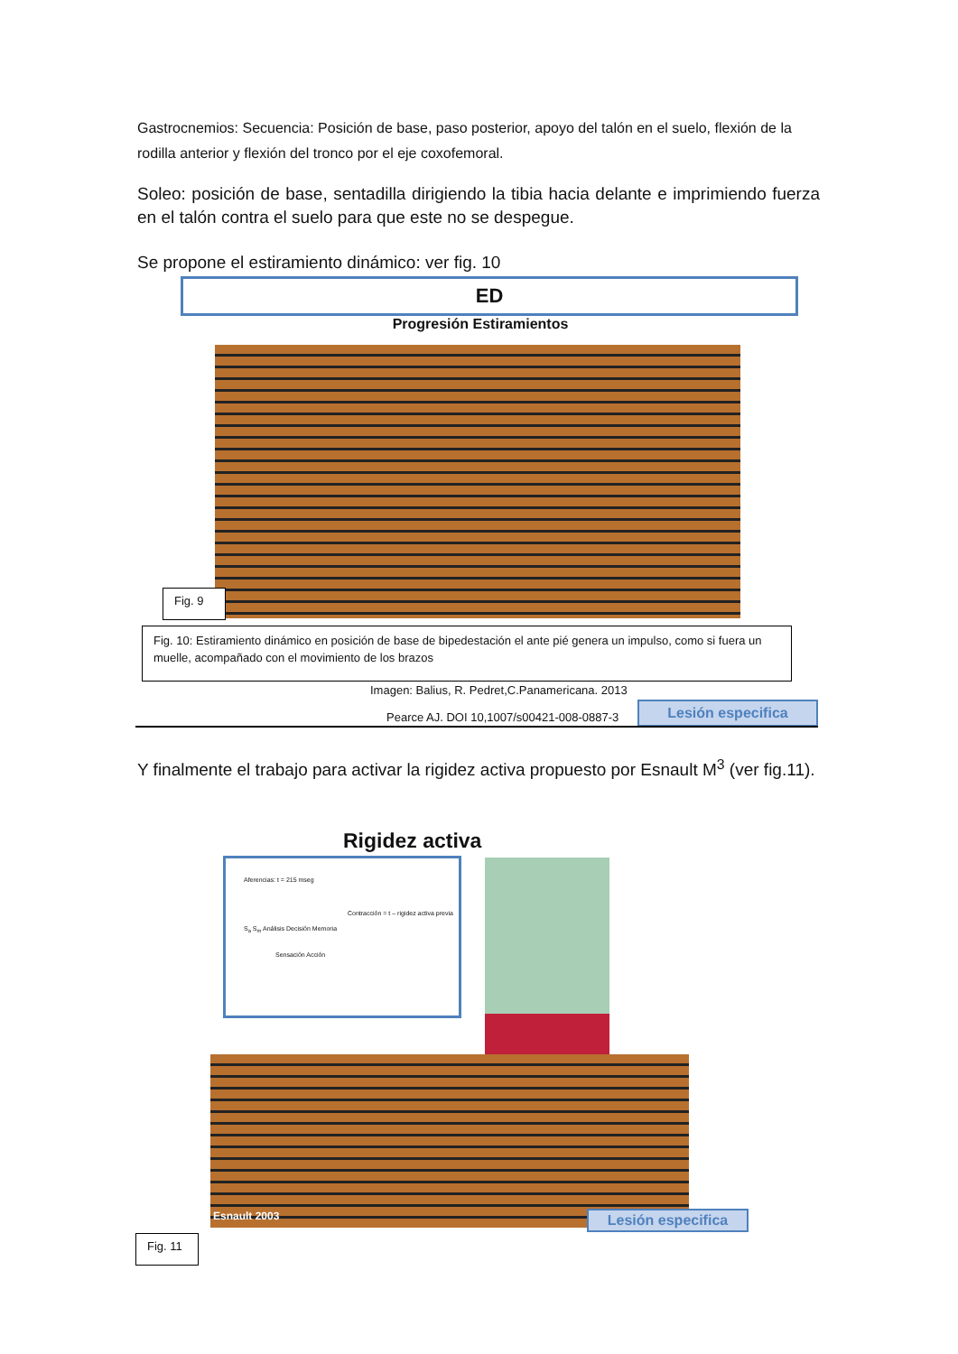Gastrocnemios: Secuencia: Posición de base, paso posterior, apoyo del talón en el suelo, flexión de la rodilla anterior y flexión del tronco por el eje coxofemoral.
Soleo: posición de base, sentadilla dirigiendo la tibia hacia delante e imprimiendo fuerza en el talón contra el suelo para que este no se despegue.
Se propone el estiramiento dinámico: ver fig. 10
ED
Progresión Estiramientos
Fig. 9
Fig. 10: Estiramiento dinámico en posición de base de bipedestación el ante pié genera un impulso, como si fuera un muelle, acompañado con el movimiento de los brazos
Imagen: Balius, R. Pedret,C.Panamericana. 2013
Pearce AJ. DOI 10,1007/s00421-008-0887-3
Lesión especifica
Y finalmente el trabajo para activar la rigidez activa propuesto por Esnault M<sup>3</sup> (ver fig.11).
Rigidez activa
Aferencias: t = 215 mseg
Contracción = t – rigidez activa previa
S<sub>a</sub> S<sub>m</sub> Análisis Decisión Memoria
Sensación Acción
Esnault 2003 Lesión especifica
Fig. 11